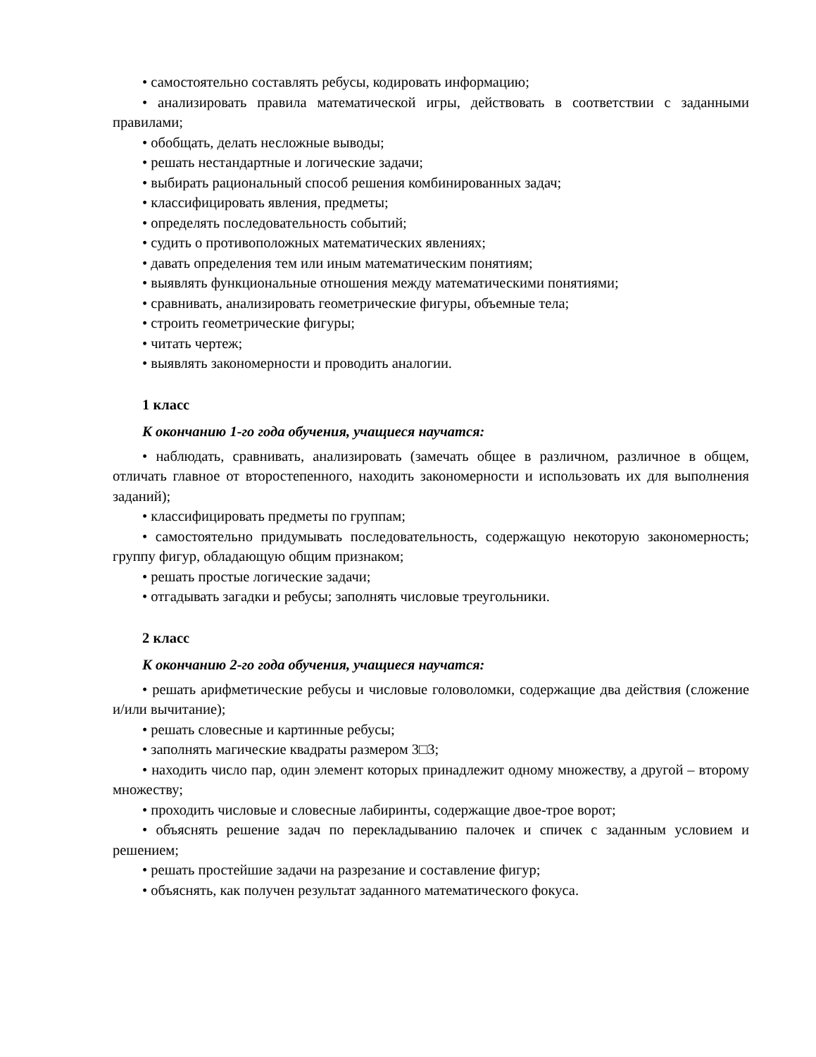• самостоятельно составлять ребусы, кодировать информацию;
• анализировать правила математической игры, действовать в соответствии с заданными правилами;
• обобщать, делать несложные выводы;
• решать нестандартные и логические задачи;
• выбирать рациональный способ решения комбинированных задач;
• классифицировать явления, предметы;
• определять последовательность событий;
• судить о противоположных математических явлениях;
• давать определения тем или иным математическим понятиям;
• выявлять функциональные отношения между математическими понятиями;
• сравнивать, анализировать геометрические фигуры, объемные тела;
• строить геометрические фигуры;
• читать чертеж;
• выявлять закономерности и проводить аналогии.
1 класс
К окончанию 1-го года обучения, учащиеся научатся:
• наблюдать, сравнивать, анализировать (замечать общее в различном, различное в общем, отличать главное от второстепенного, находить закономерности и использовать их для выполнения заданий);
• классифицировать предметы по группам;
• самостоятельно придумывать последовательность, содержащую некоторую закономерность; группу фигур, обладающую общим признаком;
• решать простые логические задачи;
• отгадывать загадки и ребусы; заполнять числовые треугольники.
2 класс
К окончанию 2-го года обучения, учащиеся научатся:
• решать арифметические ребусы и числовые головоломки, содержащие два действия (сложение и/или вычитание);
• решать словесные и картинные ребусы;
• заполнять магические квадраты размером 3□3;
• находить число пар, один элемент которых принадлежит одному множеству, а другой – второму множеству;
• проходить числовые и словесные лабиринты, содержащие двое-трое ворот;
• объяснять решение задач по перекладыванию палочек и спичек с заданным условием и решением;
• решать простейшие задачи на разрезание и составление фигур;
• объяснять, как получен результат заданного математического фокуса.